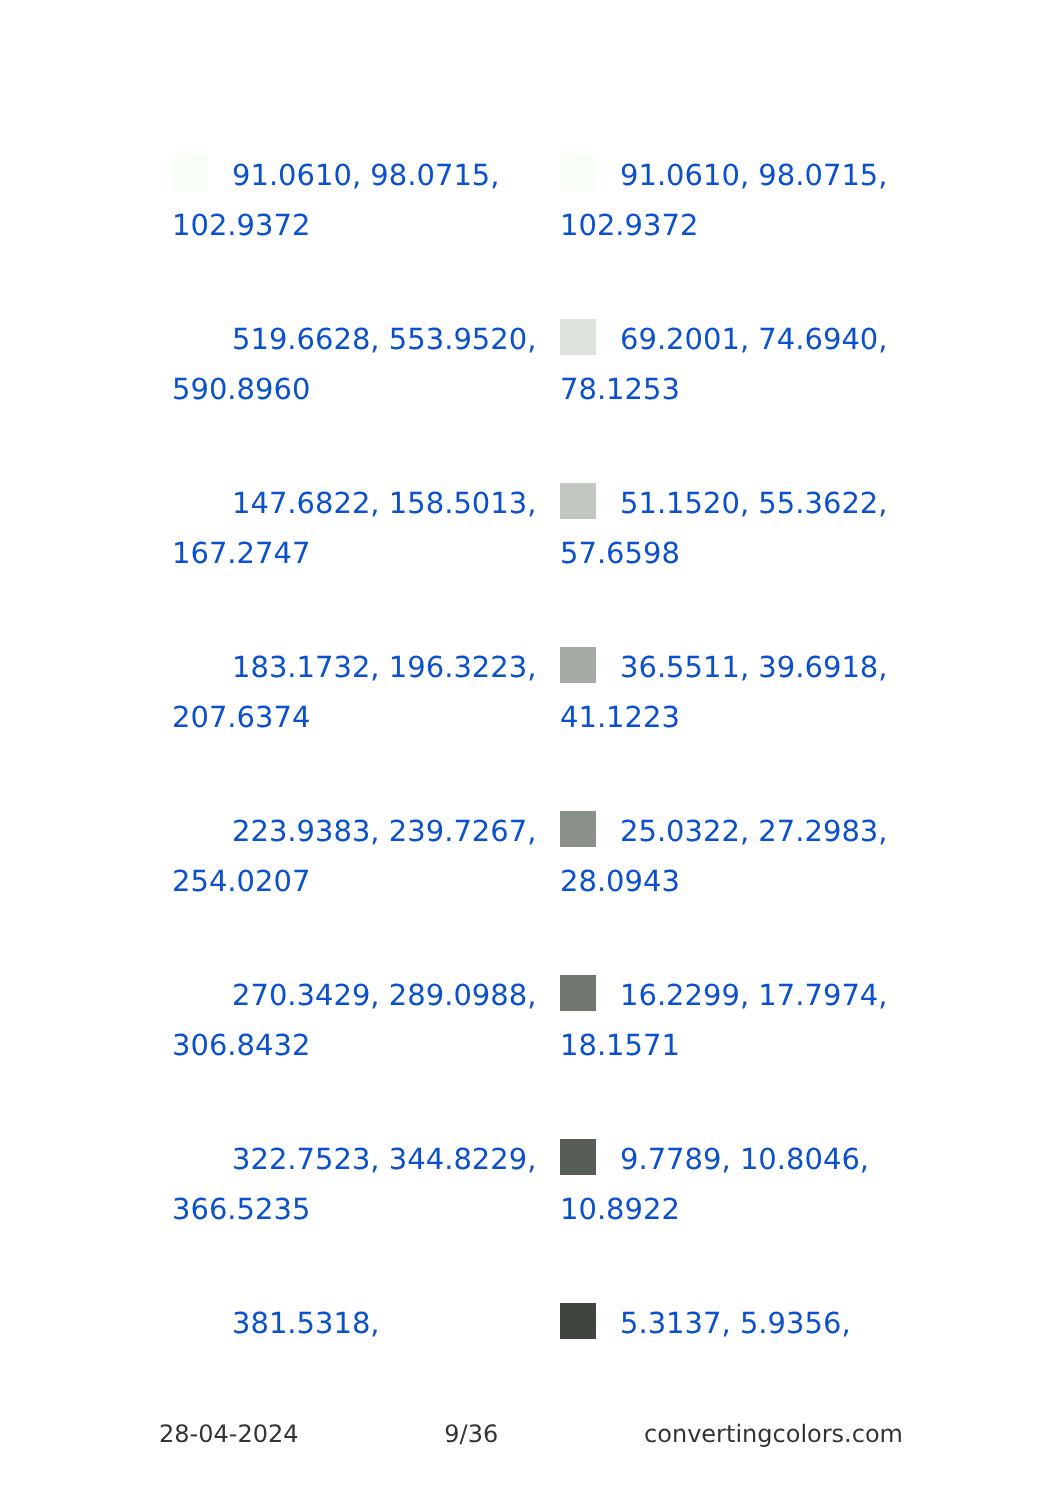91.0610, 98.0715, 102.9372
91.0610, 98.0715, 102.9372
519.6628, 553.9520, 590.8960
69.2001, 74.6940, 78.1253
147.6822, 158.5013, 167.2747
51.1520, 55.3622, 57.6598
183.1732, 196.3223, 207.6374
36.5511, 39.6918, 41.1223
223.9383, 239.7267, 254.0207
25.0322, 27.2983, 28.0943
270.3429, 289.0988, 306.8432
16.2299, 17.7974, 18.1571
322.7523, 344.8229, 366.5235
9.7789, 10.8046, 10.8922
381.5318,
5.3137, 5.9356,
28-04-2024 9/36 convertingcolors.com